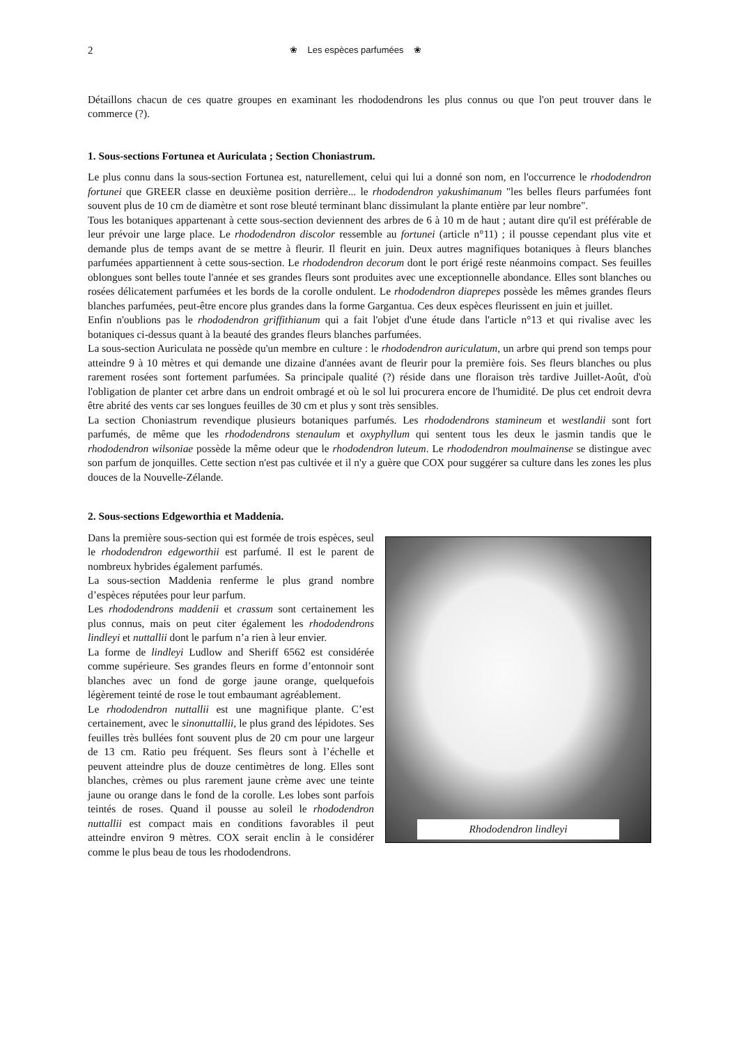2 ❀ Les espèces parfumées ❀
Détaillons chacun de ces quatre groupes en examinant les rhododendrons les plus connus ou que l'on peut trouver dans le commerce (?).
1. Sous-sections Fortunea et Auriculata ; Section Choniastrum.
Le plus connu dans la sous-section Fortunea est, naturellement, celui qui lui a donné son nom, en l'occurrence le rhododendron fortunei que GREER classe en deuxième position derrière... le rhododendron yakushimanum "les belles fleurs parfumées font souvent plus de 10 cm de diamètre et sont rose bleuté terminant blanc dissimulant la plante entière par leur nombre".
Tous les botaniques appartenant à cette sous-section deviennent des arbres de 6 à 10 m de haut ; autant dire qu'il est préférable de leur prévoir une large place. Le rhododendron discolor ressemble au fortunei (article n°11) ; il pousse cependant plus vite et demande plus de temps avant de se mettre à fleurir. Il fleurit en juin. Deux autres magnifiques botaniques à fleurs blanches parfumées appartiennent à cette sous-section. Le rhododendron decorum dont le port érigé reste néanmoins compact. Ses feuilles oblongues sont belles toute l'année et ses grandes fleurs sont produites avec une exceptionnelle abondance. Elles sont blanches ou rosées délicatement parfumées et les bords de la corolle ondulent. Le rhododendron diaprepes possède les mêmes grandes fleurs blanches parfumées, peut-être encore plus grandes dans la forme Gargantua. Ces deux espèces fleurissent en juin et juillet.
Enfin n'oublions pas le rhododendron griffithianum qui a fait l'objet d'une étude dans l'article n°13 et qui rivalise avec les botaniques ci-dessus quant à la beauté des grandes fleurs blanches parfumées.
La sous-section Auriculata ne possède qu'un membre en culture : le rhododendron auriculatum, un arbre qui prend son temps pour atteindre 9 à 10 mètres et qui demande une dizaine d'années avant de fleurir pour la première fois. Ses fleurs blanches ou plus rarement rosées sont fortement parfumées. Sa principale qualité (?) réside dans une floraison très tardive Juillet-Août, d'où l'obligation de planter cet arbre dans un endroit ombragé et où le sol lui procurera encore de l'humidité. De plus cet endroit devra être abrité des vents car ses longues feuilles de 30 cm et plus y sont très sensibles.
La section Choniastrum revendique plusieurs botaniques parfumés. Les rhododendrons stamineum et westlandii sont fort parfumés, de même que les rhododendrons stenaulum et oxyphyllum qui sentent tous les deux le jasmin tandis que le rhododendron wilsoniae possède la même odeur que le rhododendron luteum. Le rhododendron moulmainense se distingue avec son parfum de jonquilles. Cette section n'est pas cultivée et il n'y a guère que COX pour suggérer sa culture dans les zones les plus douces de la Nouvelle-Zélande.
2. Sous-sections Edgeworthia et Maddenia.
Rhododendron lindleyi
Dans la première sous-section qui est formée de trois espèces, seul le rhododendron edgeworthii est parfumé. Il est le parent de nombreux hybrides également parfumés.
La sous-section Maddenia renferme le plus grand nombre d’espèces réputées pour leur parfum.
Les rhododendrons maddenii et crassum sont certainement les plus connus, mais on peut citer également les rhododendrons lindleyi et nuttallii dont le parfum n’a rien à leur envier.
La forme de lindleyi Ludlow and Sheriff 6562 est considérée comme supérieure. Ses grandes fleurs en forme d’entonnoir sont blanches avec un fond de gorge jaune orange, quelquefois légèrement teinté de rose le tout embaumant agréablement.
Le rhododendron nuttallii est une magnifique plante. C’est certainement, avec le sinonuttallii, le plus grand des lépidotes. Ses feuilles très bullées font souvent plus de 20 cm pour une largeur de 13 cm. Ratio peu fréquent. Ses fleurs sont à l’échelle et peuvent atteindre plus de douze centimètres de long. Elles sont blanches, crèmes ou plus rarement jaune crème avec une teinte jaune ou orange dans le fond de la corolle. Les lobes sont parfois teintés de roses. Quand il pousse au soleil le rhododendron nuttallii est compact mais en conditions favorables il peut atteindre environ 9 mètres. COX serait enclin à le considérer comme le plus beau de tous les rhododendrons.